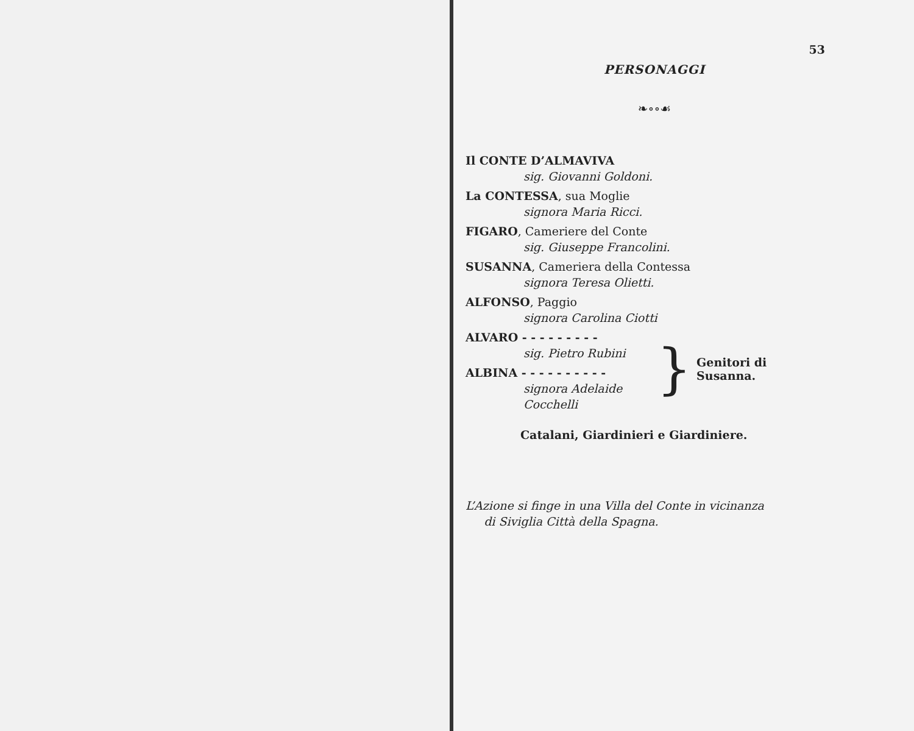53
PERSONAGGI
❧∘∘☙
Il CONTE D’ALMAVIVA
sig. Giovanni Goldoni.
La CONTESSA, sua Moglie
signora Maria Ricci.
FIGARO, Cameriere del Conte
sig. Giuseppe Francolini.
SUSANNA, Cameriera della Contessa
signora Teresa Olietti.
ALFONSO, Paggio
signora Carolina Ciotti
ALVARO - - - - - - - - -
sig. Pietro Rubini
ALBINA - - - - - - - - - -
signora Adelaide Cocchelli
} Genitori di Susanna.
Catalani, Giardinieri e Giardiniere.
L’Azione si finge in una Villa del Conte in vicinanza
di Siviglia Città della Spagna.